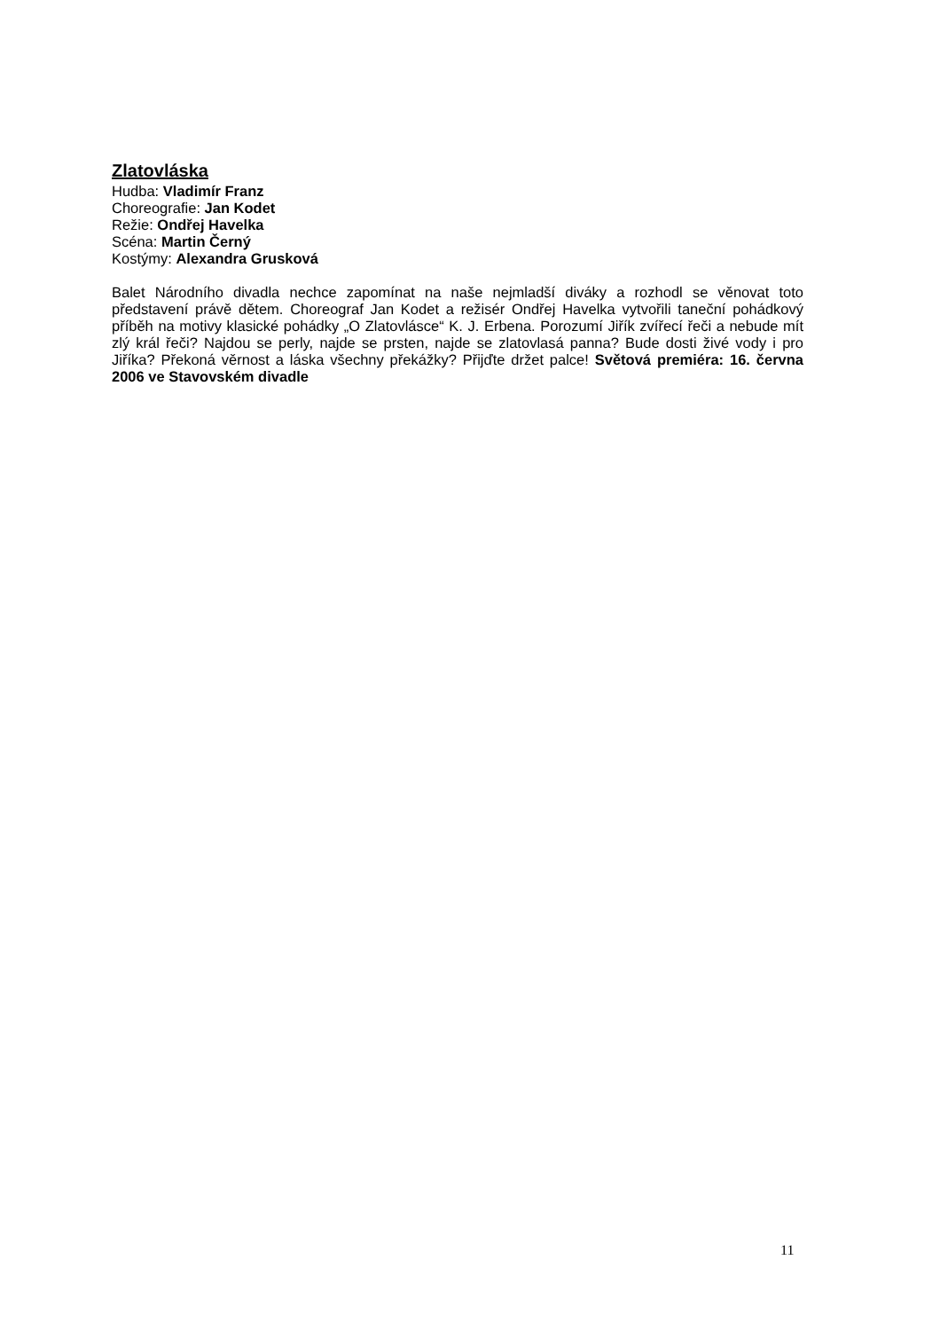Zlatovláska
Hudba: Vladimír Franz
Choreografie: Jan Kodet
Režie: Ondřej Havelka
Scéna: Martin Černý
Kostýmy: Alexandra Grusková
Balet Národního divadla nechce zapomínat na naše nejmladší diváky a rozhodl se věnovat toto představení právě dětem. Choreograf Jan Kodet a režisér Ondřej Havelka vytvořili taneční pohádkový příběh na motivy klasické pohádky „O Zlatovlásce“ K. J. Erbena. Porozumí Jiřík zvířecí řeči a nebude mít zlý král řeči? Najdou se perly, najde se prsten, najde se zlatovlasá panna? Bude dosti živé vody i pro Jiříka? Překoná věrnost a láska všechny překážky? Přijďte držet palce! Světová premiéra: 16. června 2006 ve Stavovském divadle
11